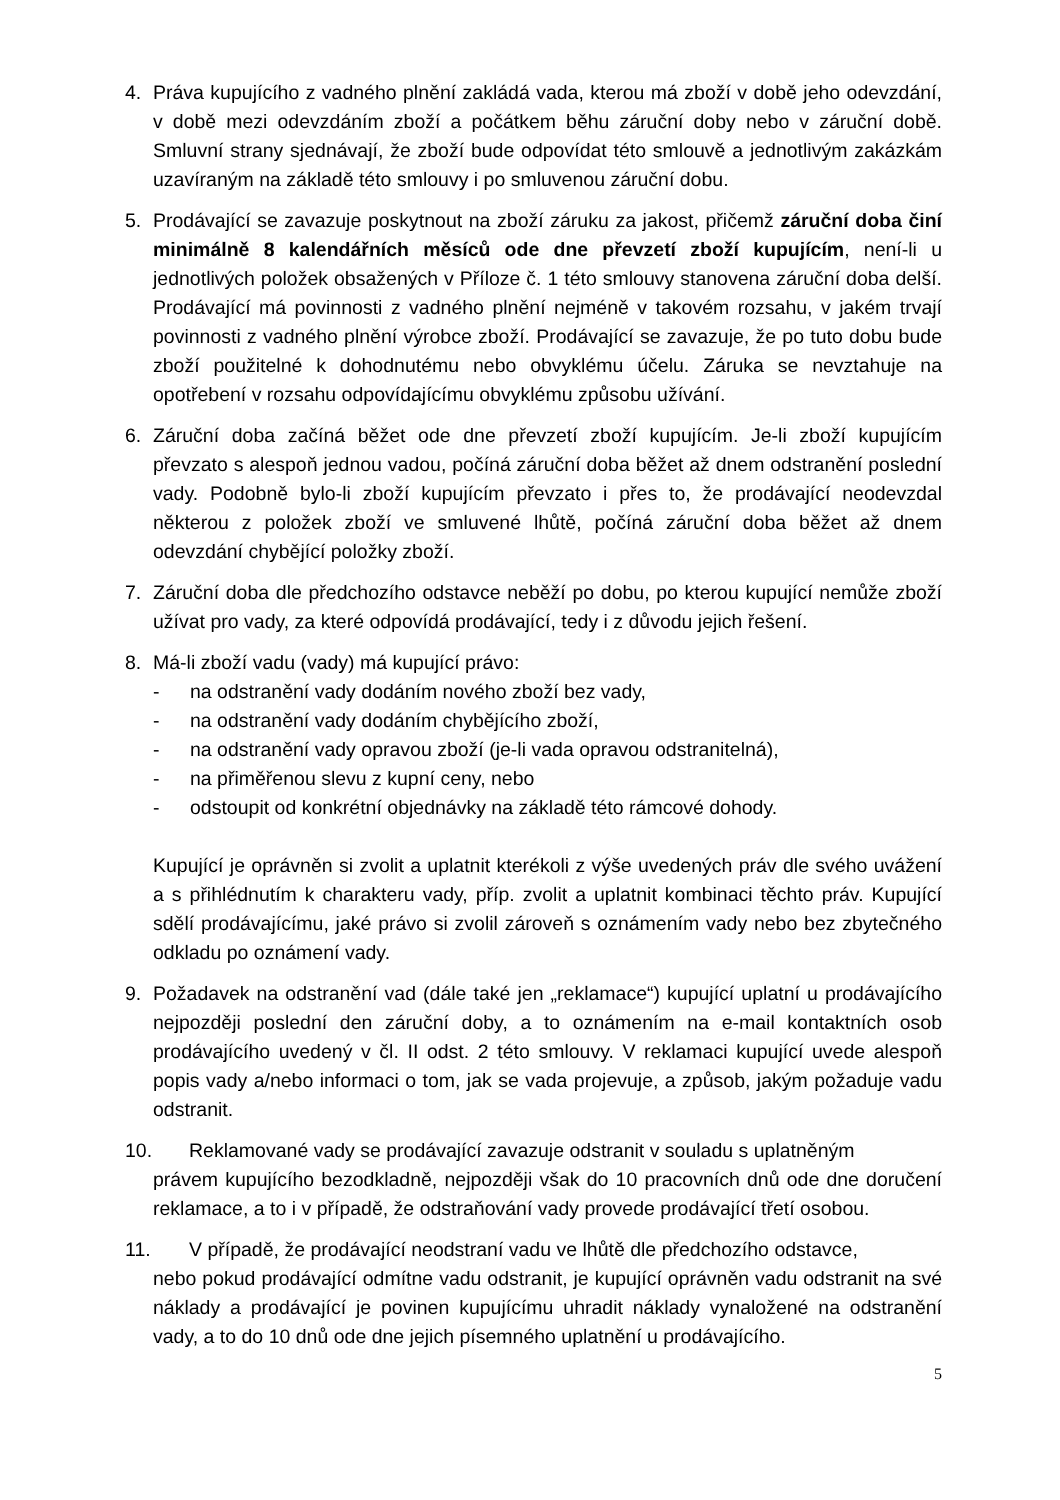4. Práva kupujícího z vadného plnění zakládá vada, kterou má zboží v době jeho odevzdání, v době mezi odevzdáním zboží a počátkem běhu záruční doby nebo v záruční době. Smluvní strany sjednávají, že zboží bude odpovídat této smlouvě a jednotlivým zakázkám uzavíraným na základě této smlouvy i po smluvenou záruční dobu.
5. Prodávající se zavazuje poskytnout na zboží záruku za jakost, přičemž záruční doba činí minimálně 8 kalendářních měsíců ode dne převzetí zboží kupujícím, není-li u jednotlivých položek obsažených v Příloze č. 1 této smlouvy stanovena záruční doba delší. Prodávající má povinnosti z vadného plnění nejméně v takovém rozsahu, v jakém trvají povinnosti z vadného plnění výrobce zboží. Prodávající se zavazuje, že po tuto dobu bude zboží použitelné k dohodnutému nebo obvyklému účelu. Záruka se nevztahuje na opotřebení v rozsahu odpovídajícímu obvyklému způsobu užívání.
6. Záruční doba začíná běžet ode dne převzetí zboží kupujícím. Je-li zboží kupujícím převzato s alespoň jednou vadou, počíná záruční doba běžet až dnem odstranění poslední vady. Podobně bylo-li zboží kupujícím převzato i přes to, že prodávající neodevzdal některou z položek zboží ve smluvené lhůtě, počíná záruční doba běžet až dnem odevzdání chybějící položky zboží.
7. Záruční doba dle předchozího odstavce neběží po dobu, po kterou kupující nemůže zboží užívat pro vady, za které odpovídá prodávající, tedy i z důvodu jejich řešení.
8. Má-li zboží vadu (vady) má kupující právo:
- na odstranění vady dodáním nového zboží bez vady,
- na odstranění vady dodáním chybějícího zboží,
- na odstranění vady opravou zboží (je-li vada opravou odstranitelná),
- na přiměřenou slevu z kupní ceny, nebo
- odstoupit od konkrétní objednávky na základě této rámcové dohody.
Kupující je oprávněn si zvolit a uplatnit kterékoli z výše uvedených práv dle svého uvážení a s přihlédnutím k charakteru vady, příp. zvolit a uplatnit kombinaci těchto práv. Kupující sdělí prodávajícímu, jaké právo si zvolil zároveň s oznámením vady nebo bez zbytečného odkladu po oznámení vady.
9. Požadavek na odstranění vad (dále také jen „reklamace“) kupující uplatní u prodávajícího nejpozději poslední den záruční doby, a to oznámením na e-mail kontaktních osob prodávajícího uvedený v čl. II odst. 2 této smlouvy. V reklamaci kupující uvede alespoň popis vady a/nebo informaci o tom, jak se vada projevuje, a způsob, jakým požaduje vadu odstranit.
10. Reklamované vady se prodávající zavazuje odstranit v souladu s uplatněným
právem kupujícího bezodkladně, nejpozději však do 10 pracovních dnů ode dne doručení reklamace, a to i v případě, že odstraňování vady provede prodávající třetí osobou.
11. V případě, že prodávající neodstraní vadu ve lhůtě dle předchozího odstavce,
nebo pokud prodávající odmítne vadu odstranit, je kupující oprávněn vadu odstranit na své náklady a prodávající je povinen kupujícímu uhradit náklady vynaložené na odstranění vady, a to do 10 dnů ode dne jejich písemného uplatnění u prodávajícího.
5